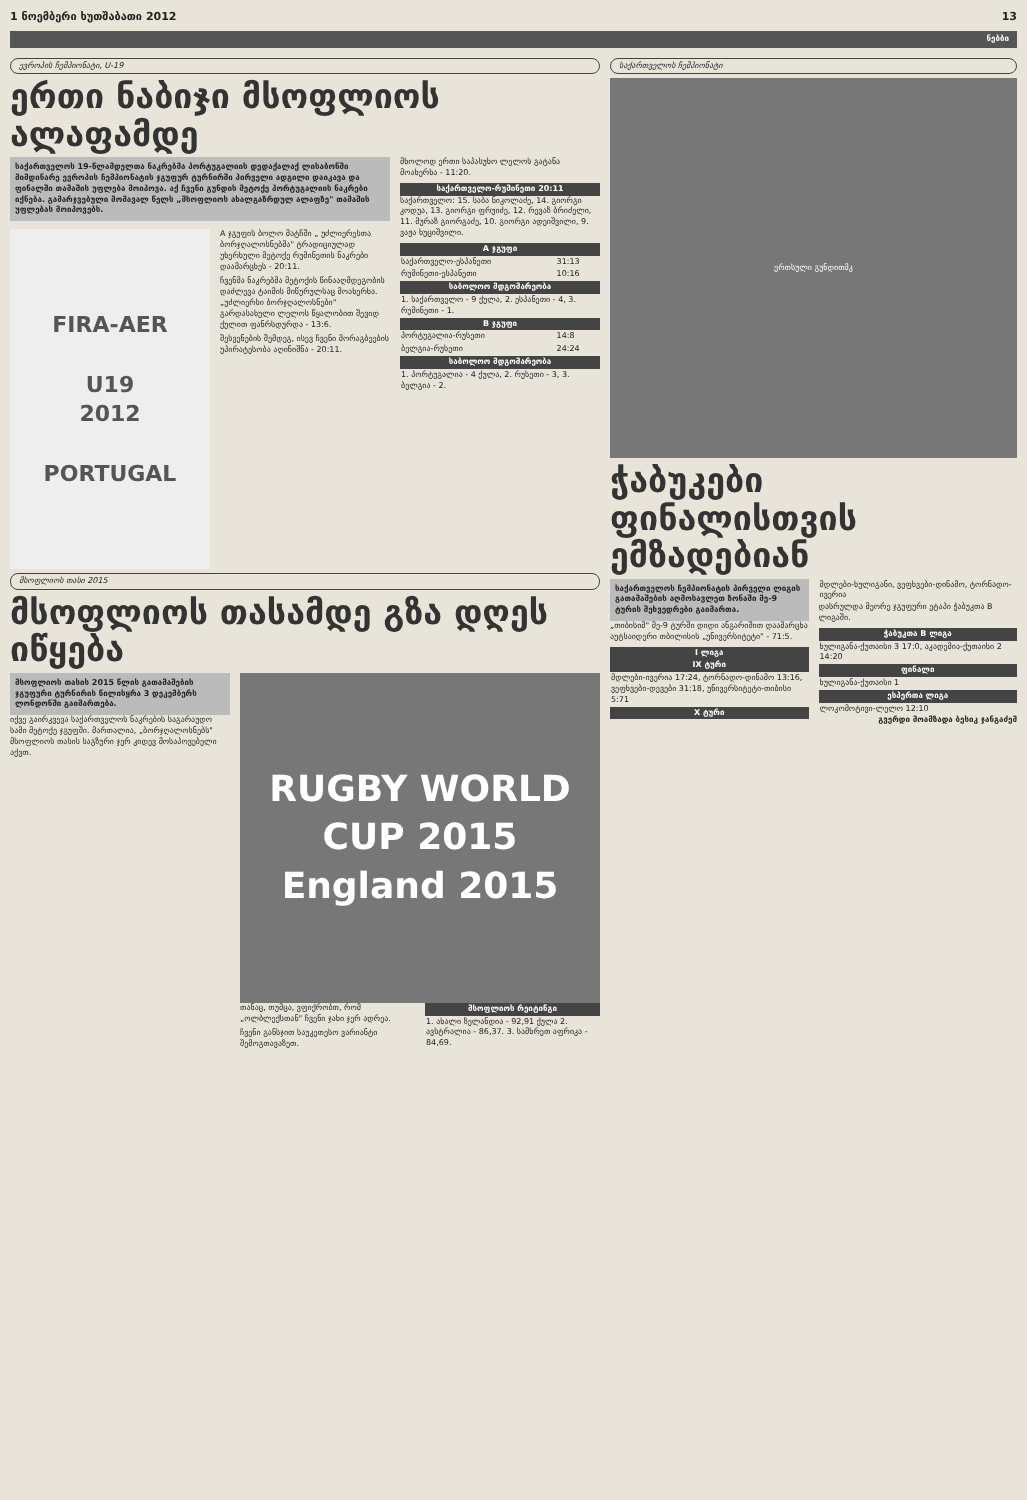1 ნოემბერი ხუთშაბათი 2012 13
ნებბი
ევროპის ჩემპიონატი, U-19
ერთი ნაბიჯი მსოფლიოს ალაფამდე
საქართველოს 19-წლამდელთა ნაკრებმა პორტუგალიის დედაქალაქ ლისაბონში მიმდინარე ევროპის ჩემპიონატის ჯგუფურ ტურნირში პირველი ადგილი დაიკავა და ფინალში თამაშის უფლება მოიპოვა. აქ ჩვენი გუნდის მეტოქე პორტუგალიის ნაკრები იქნება. გამარჯვებული მომავალ წელს „მსოფლიოს ახალგაზრდულ ალაფზე" თამაშის უფლებას მოიპოვებს.
FIRA-AER
U19
2012
PORTUGAL
A ჯგუფის ბოლო მატჩში „ უძლიერესთა ბორჯღალოსნებმა" ტრადიციულად უხერხული მეტოქე რუმინეთის ნაკრები დაამარცხეს - 20:11.
ჩვენმა ნაკრებმა მეტოქის წინააღმდეგობის დაძლევა ტაიმის მიწურულსაც მოახერხა. „უძლიერსი ბორჯღალოსნები" გარდასახული ლელოს წყალობით შევიდ ქულით ფანრსდურდა - 13:6.
შესვენების შემდეგ, ისევ ჩვენი მორაგბეების უპირატესობა აღინიშნა - 20:11.
მხოლოდ ერთი საპასუხო ლელოს გატანა მოახერხა - 11:20.
| საქართველო-რუმინეთი 20:11 |
| --- |
საქართველო: 15. საბა ნიკოლაძე, 14. გიორგი კოდუა, 13. გიორგი ფრუიძე, 12. რევაზ ბრიძელი, 11. მურაზ გიორგაძე, 10. გიორგი ადეიშვილი, 9. ვაჟა ხუციშვილი.
| A ჯგუფი | |
| --- | --- |
| საქართველო-ესპანეთი | 31:13 |
| რუმინეთი-ესპანეთი | 10:16 |
| საბოლოო მდგომარეობა | |
| 1. საქართველო - 9 ქულა, 2. ესპანეთი - 4, 3. რუმინეთი - 1. | |
| B ჯგუფი | |
| პორტუგალია-რუსეთი | 14:8 |
| ბელგია-რუსეთი | 24:24 |
| საბოლოო მდგომარეობა | |
| 1. პორტუგალია - 4 ქულა, 2. რუსეთი - 3, 3. ბელგია - 2. | |
მსოფლიოს თასი 2015
მსოფლიოს თასამდე გზა დღეს იწყება
მსოფლიოს თასის 2015 წლის გათამაშების ჯგუფური ტურნირის წილისყრა 3 დეკემბერს ლონდონში გაიმართება.
იქვე გაირკვევა საქართველოს ნაკრების საგარაუდო სამი მეტოქე ჯგუფში. მართალია, „ბორჯღალოსნებს" მსოფლიოს თასის საგზური ჯერ კიდევ მოსაპოვებელი აქვთ.
RUGBY WORLD CUP 2015
England 2015
თანაც, თუმცა, ვფიქრობთ, რომ „ოლბლექსთან" ჩვენი ჯახი ჯერ ადრეა.
ჩვენი განსჯით საუკეთესო ვარიანტი შემოგთავაზეთ.
| მსოფლიოს რეიტინგი |
| --- |
| 1. ახალი ზელანდია - 92,91 ქულა 2. ავსტრალია - 86,37. 3. სამხრეთ აფრიკა - 84,69. |
საქართველოს ჩემპიონატი
ერთსული გუნდითმკ
ჭაბუკები ფინალისთვის ემზადებიან
საქართველოს ჩემპიონატის პირველი ლიგის გათამაშების აღმოსავლეთ ზონაში მე-9 ტურის შეხვედრები გაიმართა.
„თიბისიმ" მე-9 ტურში დიდი ანგარიშით დაამარცხა აუტსაიდერი თბილისის „უნივერსიტეტი" - 71:5.
| I ლიგა |
| --- |
| IX ტური |
| მდლები-ივერია 17:24, ტორნადო-დინამო 13:16, ვეფხვები-დევები 31:18, უნივერსიტეტი-თიბისი 5:71 |
| X ტური |
| მდლები-ხულიგანი, ვეფხვები-დინამო, ტორნადო-ივერია |
დასრულდა მეორე ჯგუფური ეტაპი ჭაბუკთა B ლიგაში.
| ჭაბუკთა B ლიგა |
| --- |
| ხულიგანა-ქუთაისი 3 17:0, აკადემია-ქუთაისი 2 14:20 |
| ფინალი |
| ხულიგანა-ქუთაისი 1 |
| ესპერთა ლიგა |
| ლოკომოტივი-ლელო 12:10 |
გვერდი მოამზადა ბესიკ ჯანგაძემ